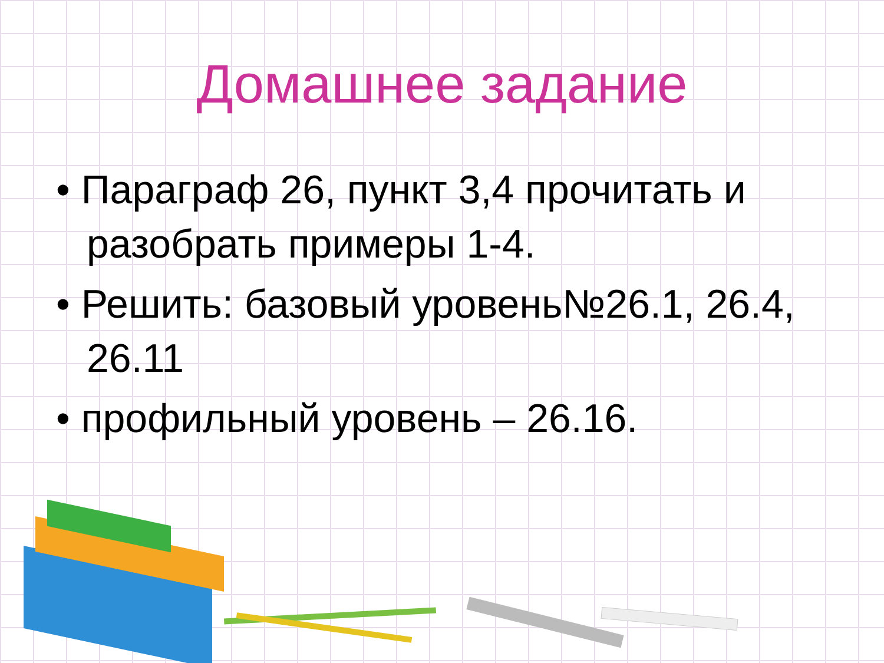Домашнее задание
• Параграф 26, пункт 3,4 прочитать и разобрать примеры 1-4.
• Решить: базовый уровень№26.1, 26.4, 26.11
• профильный уровень – 26.16.